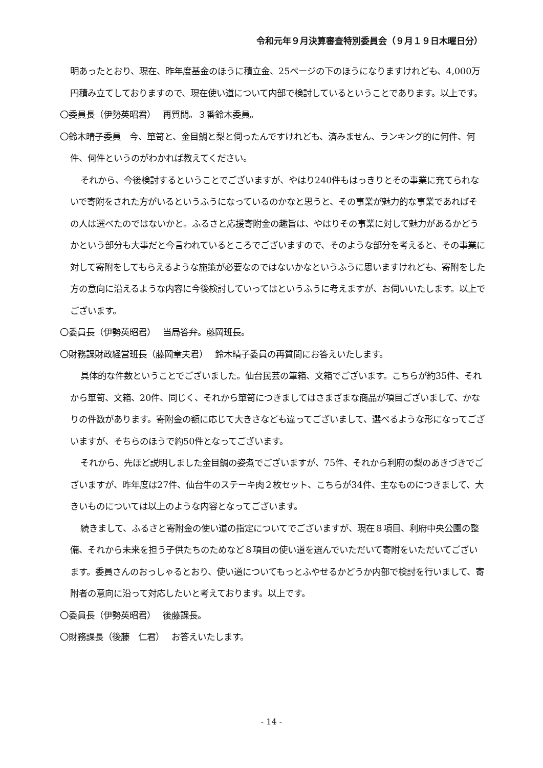令和元年９月決算審査特別委員会（９月１９日木曜日分）
明あったとおり、現在、昨年度基金のほうに積立金、25ページの下のほうになりますけれども、4,000万円積み立てしておりますので、現在使い道について内部で検討しているということであります。以上です。
〇委員長（伊勢英昭君）　 再質問。３番鈴木委員。
〇鈴木晴子委員　今、箪笥と、金目鯛と梨と伺ったんですけれども、済みません、ランキング的に何件、何件、何件というのがわかれば教えてください。
それから、今後検討するということでございますが、やはり240件もはっきりとその事業に充てられないで寄附をされた方がいるというふうになっているのかなと思うと、その事業が魅力的な事業であればその人は選べたのではないかと。ふるさと応援寄附金の趣旨は、やはりその事業に対して魅力があるかどうかという部分も大事だと今言われているところでございますので、そのような部分を考えると、その事業に対して寄附をしてもらえるような施策が必要なのではないかなというふうに思いますけれども、寄附をした方の意向に沿えるような内容に今後検討していってはというふうに考えますが、お伺いいたします。以上でございます。
〇委員長（伊勢英昭君）　 当局答弁。藤岡班長。
〇財務課財政経営班長（藤岡章夫君）　 鈴木晴子委員の再質問にお答えいたします。
具体的な件数ということでございました。仙台民芸の筆箱、文箱でございます。こちらが約35件、それから箪笥、文箱、20件、同じく、それから箪笥につきましてはさまざまな商品が項目ございまして、かなりの件数があります。寄附金の額に応じて大きさなども違ってございまして、選べるような形になってございますが、そちらのほうで約50件となってございます。
それから、先ほど説明しました金目鯛の姿煮でございますが、75件、それから利府の梨のあきづきでございますが、昨年度は27件、仙台牛のステーキ肉２枚セット、こちらが34件、主なものにつきまして、大きいものについては以上のような内容となってございます。
続きまして、ふるさと寄附金の使い道の指定についてでございますが、現在８項目、利府中央公園の整備、それから未来を担う子供たちのためなど８項目の使い道を選んでいただいて寄附をいただいてございます。委員さんのおっしゃるとおり、使い道についてもっとふやせるかどうか内部で検討を行いまして、寄附者の意向に沿って対応したいと考えております。以上です。
〇委員長（伊勢英昭君）　 後藤課長。
〇財務課長（後藤　仁君）　 お答えいたします。
- 14 -